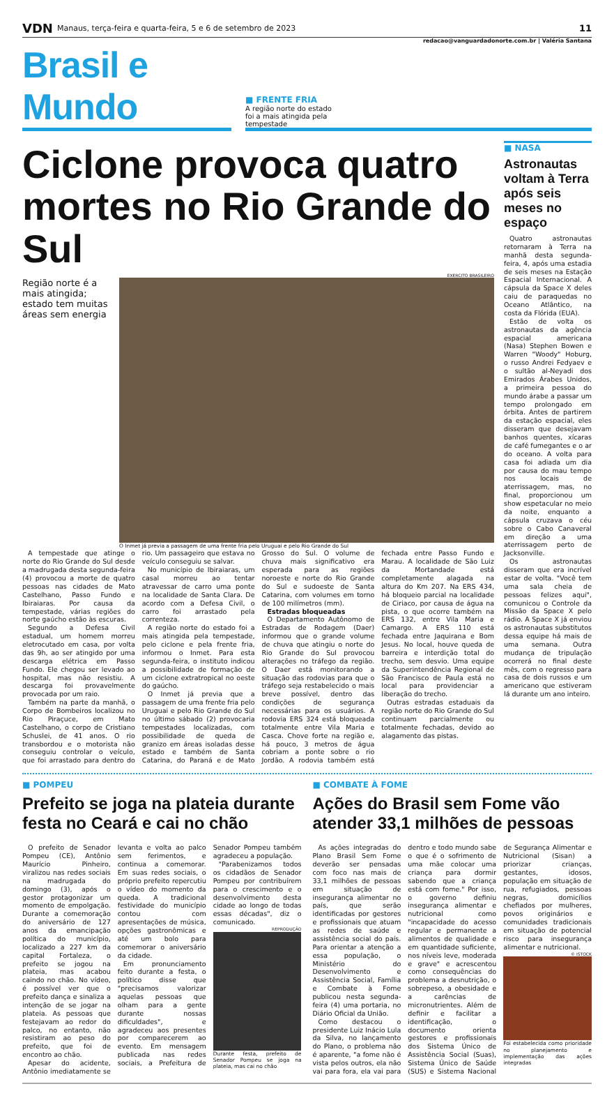VDN Manaus, terça-feira e quarta-feira, 5 e 6 de setembro de 2023 11
redacao@vanguardadonorte.com.br | Valéria Santana
Brasil e Mundo
■ FRENTE FRIA
A região norte do estado foi a mais atingida pela tempestade
Ciclone provoca quatro mortes no Rio Grande do Sul
EXERCITO BRASILEIRO
Região norte é a mais atingida; estado tem muitas áreas sem energia
O Inmet já previa a passagem de uma frente fria pelo Uruguai e pelo Rio Grande do Sul
A tempestade que atinge o norte do Rio Grande do Sul desde a madrugada desta segunda-feira (4) provocou a morte de quatro pessoas nas cidades de Mato Castelhano, Passo Fundo e Ibiraiaras. Por causa da tempestade, várias regiões do norte gaúcho estão às escuras.
Segundo a Defesa Civil estadual, um homem morreu eletrocutado em casa, por volta das 9h, ao ser atingido por uma descarga elétrica em Passo Fundo. Ele chegou ser levado ao hospital, mas não resistiu. A descarga foi provavelmente provocada por um raio.
Também na parte da manhã, o Corpo de Bombeiros localizou no Rio Piraçuce, em Mato Castelhano, o corpo de Cristiano Schuslei, de 41 anos. O rio transbordou e o motorista não conseguiu controlar o veículo, que foi arrastado para dentro do rio. Um passageiro que estava no veículo conseguiu se salvar.
No município de Ibiraiaras, um casal morreu ao tentar atravessar de carro uma ponte na localidade de Santa Clara. De acordo com a Defesa Civil, o carro foi arrastado pela correnteza.
A região norte do estado foi a mais atingida pela tempestade, pelo ciclone e pela frente fria, informou o Inmet. Para esta segunda-feira, o instituto indicou a possibilidade de formação de um ciclone extratropical no oeste do gaúcho.
O Inmet já previa que a passagem de uma frente fria pelo Uruguai e pelo Rio Grande do Sul no último sábado (2) provocaria tempestades localizadas, com possibilidade de queda de granizo em áreas isoladas desse estado e também de Santa Catarina, do Paraná e de Mato Grosso do Sul. O volume de chuva mais significativo era esperada para as regiões noroeste e norte do Rio Grande do Sul e sudoeste de Santa Catarina, com volumes em torno de 100 milímetros (mm).
Estradas bloqueadas
O Departamento Autônomo de Estradas de Rodagem (Daer) informou que o grande volume de chuva que atingiu o norte do Rio Grande do Sul provocou alterações no tráfego da região. O Daer está monitorando a situação das rodovias para que o tráfego seja restabelecido o mais breve possível, dentro das condições de segurança necessárias para os usuários. A rodovia ERS 324 está bloqueada totalmente entre Vila Maria e Casca. Chove forte na região e, há pouco, 3 metros de água cobriam a ponte sobre o rio Jordão. A rodovia também está fechada entre Passo Fundo e Marau. A localidade de São Luiz da Mortandade está completamente alagada na altura do Km 207. Na ERS 434, há bloqueio parcial na localidade de Ciriaco, por causa de água na pista, o que ocorre também na ERS 132, entre Vila Maria e Camargo. A ERS 110 está fechada entre Jaquirana e Bom Jesus. No local, houve queda de barreira e interdição total do trecho, sem desvio. Uma equipe da Superintendência Regional de São Francisco de Paula está no local para providenciar a liberação do trecho.
Outras estradas estaduais da região norte do Rio Grande do Sul continuam parcialmente ou totalmente fechadas, devido ao alagamento das pistas.
■ NASA
Astronautas voltam à Terra após seis meses no espaço
Quatro astronautas retornaram à Terra na manhã desta segunda-feira, 4, após uma estadia de seis meses na Estação Espacial Internacional. A cápsula da Space X deles caiu de paraquedas no Oceano Atlântico, na costa da Flórida (EUA).
Estão de volta os astronautas da agência espacial americana (Nasa) Stephen Bowen e Warren "Woody" Hoburg, o russo Andrei Fedyaev e o sultão al-Neyadi dos Emirados Árabes Unidos, a primeira pessoa do mundo árabe a passar um tempo prolongado em órbita. Antes de partirem da estação espacial, eles disseram que desejavam banhos quentes, xícaras de café fumegantes e o ar do oceano. A volta para casa foi adiada um dia por causa do mau tempo nos locais de aterrissagem, mas, no final, proporcionou um show espetacular no meio da noite, enquanto a cápsula cruzava o céu sobre o Cabo Canaveral em direção a uma aterrissagem perto de Jacksonville.
Os astronautas disseram que era incrível estar de volta. "Você tem uma sala cheia de pessoas felizes aqui", comunicou o Controle da Missão da Space X pelo rádio. A Space X já enviou os astronautas substitutos dessa equipe há mais de uma semana. Outra mudança de tripulação ocorrerá no final deste mês, com o regresso para casa de dois russos e um americano que estiveram lá durante um ano inteiro.
■ POMPEU
Prefeito se joga na plateia durante festa no Ceará e cai no chão
O prefeito de Senador Pompeu (CE), Antônio Maurício Pinheiro, viralizou nas redes sociais na madrugada do domingo (3), após o gestor protagonizar um momento de empolgação. Durante a comemoração do aniversário de 127 anos da emancipação política do município, localizado a 227 km da capital Fortaleza, o prefeito se jogou na plateia, mas acabou caindo no chão. No vídeo, é possível ver que o prefeito dança e sinaliza a intenção de se jogar na plateia. As pessoas que festejavam ao redor do palco, no entanto, não resistiram ao peso do prefeito, que foi de encontro ao chão.
Apesar do acidente, Antônio imediatamente se levanta e volta ao palco sem ferimentos, e continua a comemorar. Em suas redes sociais, o próprio prefeito repercutiu o vídeo do momento da queda. A tradicional festividade do município contou com apresentações de música, opções gastronômicas e até um bolo para comemorar o aniversário da cidade.
Em pronunciamento feito durante a festa, o político disse que "precisamos valorizar aquelas pessoas que olham para a gente durante nossas dificuldades", e agradeceu aos presentes por comparecerem ao evento. Em mensagem publicada nas redes sociais, a Prefeitura de Senador Pompeu também agradeceu a população.
"Parabenizamos todos os cidadãos de Senador Pompeu por contribuírem para o crescimento e o desenvolvimento desta cidade ao longo de todas essas décadas", diz o comunicado.
REPRODUÇÃO
Durante festa, prefeito de Senador Pompeu se joga na plateia, mas cai no chão
■ COMBATE À FOME
Ações do Brasil sem Fome vão atender 33,1 milhões de pessoas
As ações integradas do Plano Brasil Sem Fome deverão ser pensadas com foco nas mais de 33,1 milhões de pessoas em situação de insegurança alimentar no país, que serão identificadas por gestores e profissionais que atuam as redes de saúde e assistência social do país. Para orientar a atenção a essa população, o Ministério do Desenvolvimento e Assistência Social, Família e Combate à Fome publicou nesta segunda-feira (4) uma portaria, no Diário Oficial da União.
Como destacou o presidente Luiz Inácio Lula da Silva, no lançamento do Plano, o problema não é aparente, "a fome não é vista pelos outros, ela não vai para fora, ela vai para dentro e todo mundo sabe o que é o sofrimento de uma mãe colocar uma criança para dormir sabendo que a criança está com fome." Por isso, o governo definiu insegurança alimentar e nutricional como "incapacidade do acesso regular e permanente a alimentos de qualidade e em quantidade suficiente, nos níveis leve, moderada e grave" e acrescentou como consequências do problema a desnutrição, o sobrepeso, a obesidade e a carências de micronutrientes. Além de definir e facilitar a identificação, o documento orienta gestores e profissionais dos Sistema Único de Assistência Social (Suas), Sistema Único de Saúde (SUS) e Sistema Nacional de Segurança Alimentar e Nutricional (Sisan) a priorizar crianças, gestantes, idosos, população em situação de rua, refugiados, pessoas negras, domicílios chefiados por mulheres, povos originários e comunidades tradicionais em situação de potencial risco para insegurança alimentar e nutricional.
© ISTOCK
Foi estabelecida como prioridade no planejamento e implementação das ações integradas